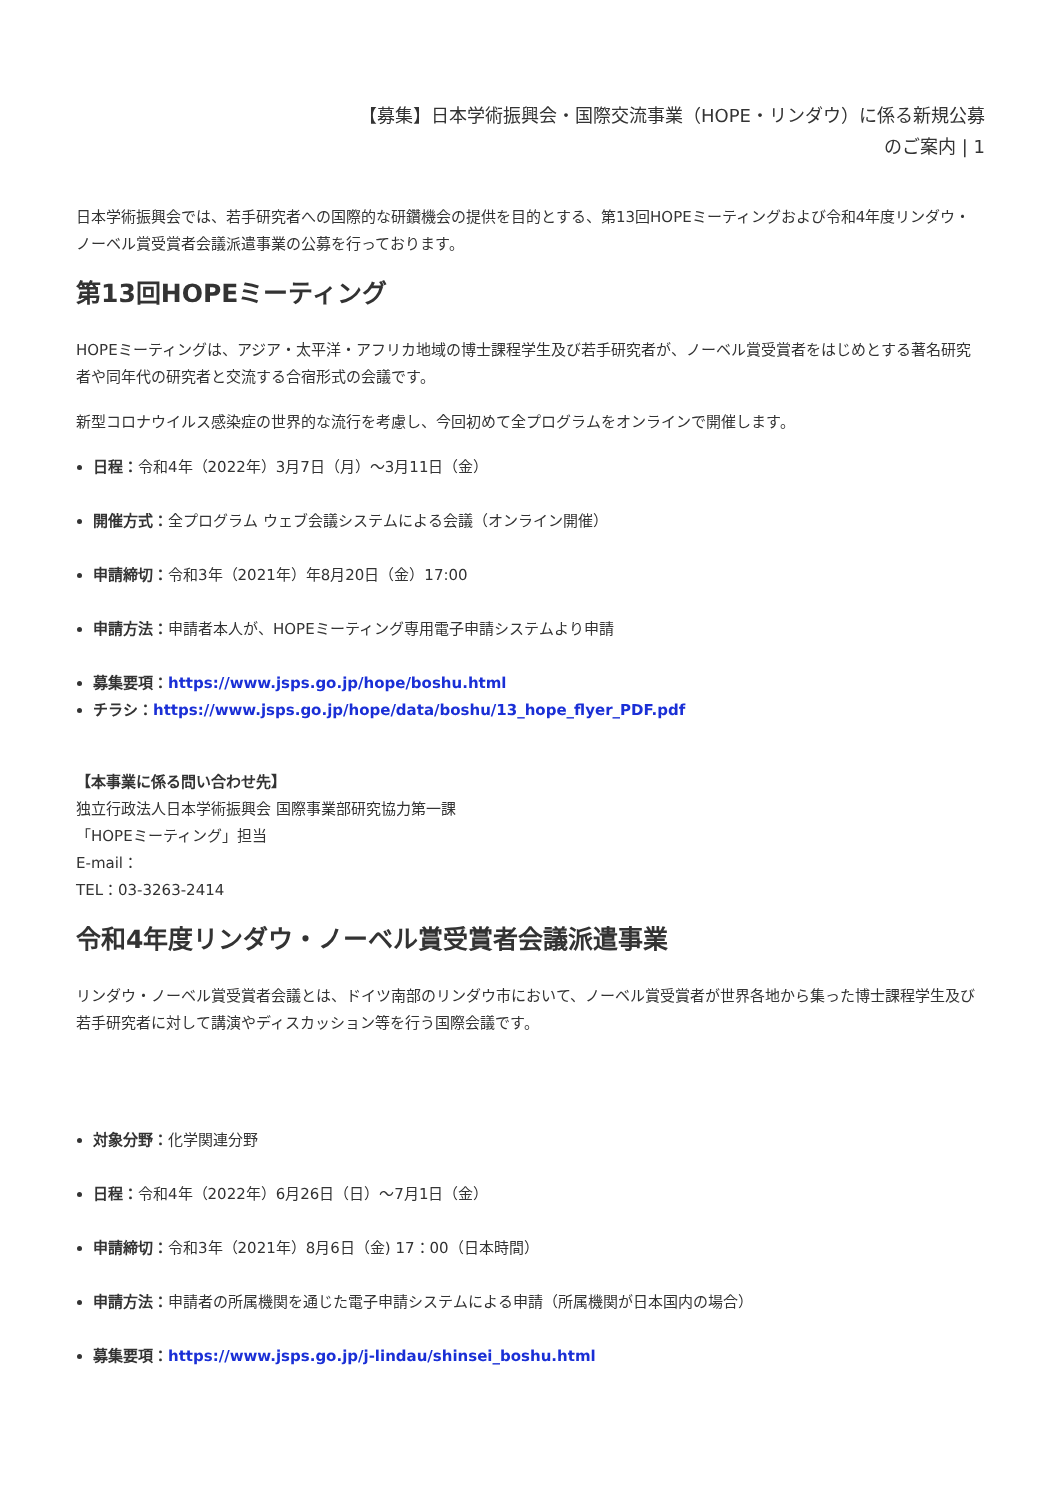【募集】日本学術振興会・国際交流事業（HOPE・リンダウ）に係る新規公募
のご案内 | 1
日本学術振興会では、若手研究者への国際的な研鑽機会の提供を目的とする、第13回HOPEミーティングおよび令和4年度リンダウ・ノーベル賞受賞者会議派遣事業の公募を行っております。
第13回HOPEミーティング
HOPEミーティングは、アジア・太平洋・アフリカ地域の博士課程学生及び若手研究者が、ノーベル賞受賞者をはじめとする著名研究者や同年代の研究者と交流する合宿形式の会議です。
新型コロナウイルス感染症の世界的な流行を考慮し、今回初めて全プログラムをオンラインで開催します。
日程：令和4年（2022年）3月7日（月）～3月11日（金）
開催方式：全プログラム ウェブ会議システムによる会議（オンライン開催）
申請締切：令和3年（2021年）年8月20日（金）17:00
申請方法：申請者本人が、HOPEミーティング専用電子申請システムより申請
募集要項：https://www.jsps.go.jp/hope/boshu.html
チラシ：https://www.jsps.go.jp/hope/data/boshu/13_hope_flyer_PDF.pdf
【本事業に係る問い合わせ先】
独立行政法人日本学術振興会 国際事業部研究協力第一課
「HOPEミーティング」担当
E-mail：
TEL：03-3263-2414
令和4年度リンダウ・ノーベル賞受賞者会議派遣事業
リンダウ・ノーベル賞受賞者会議とは、ドイツ南部のリンダウ市において、ノーベル賞受賞者が世界各地から集った博士課程学生及び若手研究者に対して講演やディスカッション等を行う国際会議です。
対象分野：化学関連分野
日程：令和4年（2022年）6月26日（日）～7月1日（金）
申請締切：令和3年（2021年）8月6日（金) 17：00（日本時間）
申請方法：申請者の所属機関を通じた電子申請システムによる申請（所属機関が日本国内の場合）
募集要項：https://www.jsps.go.jp/j-lindau/shinsei_boshu.html